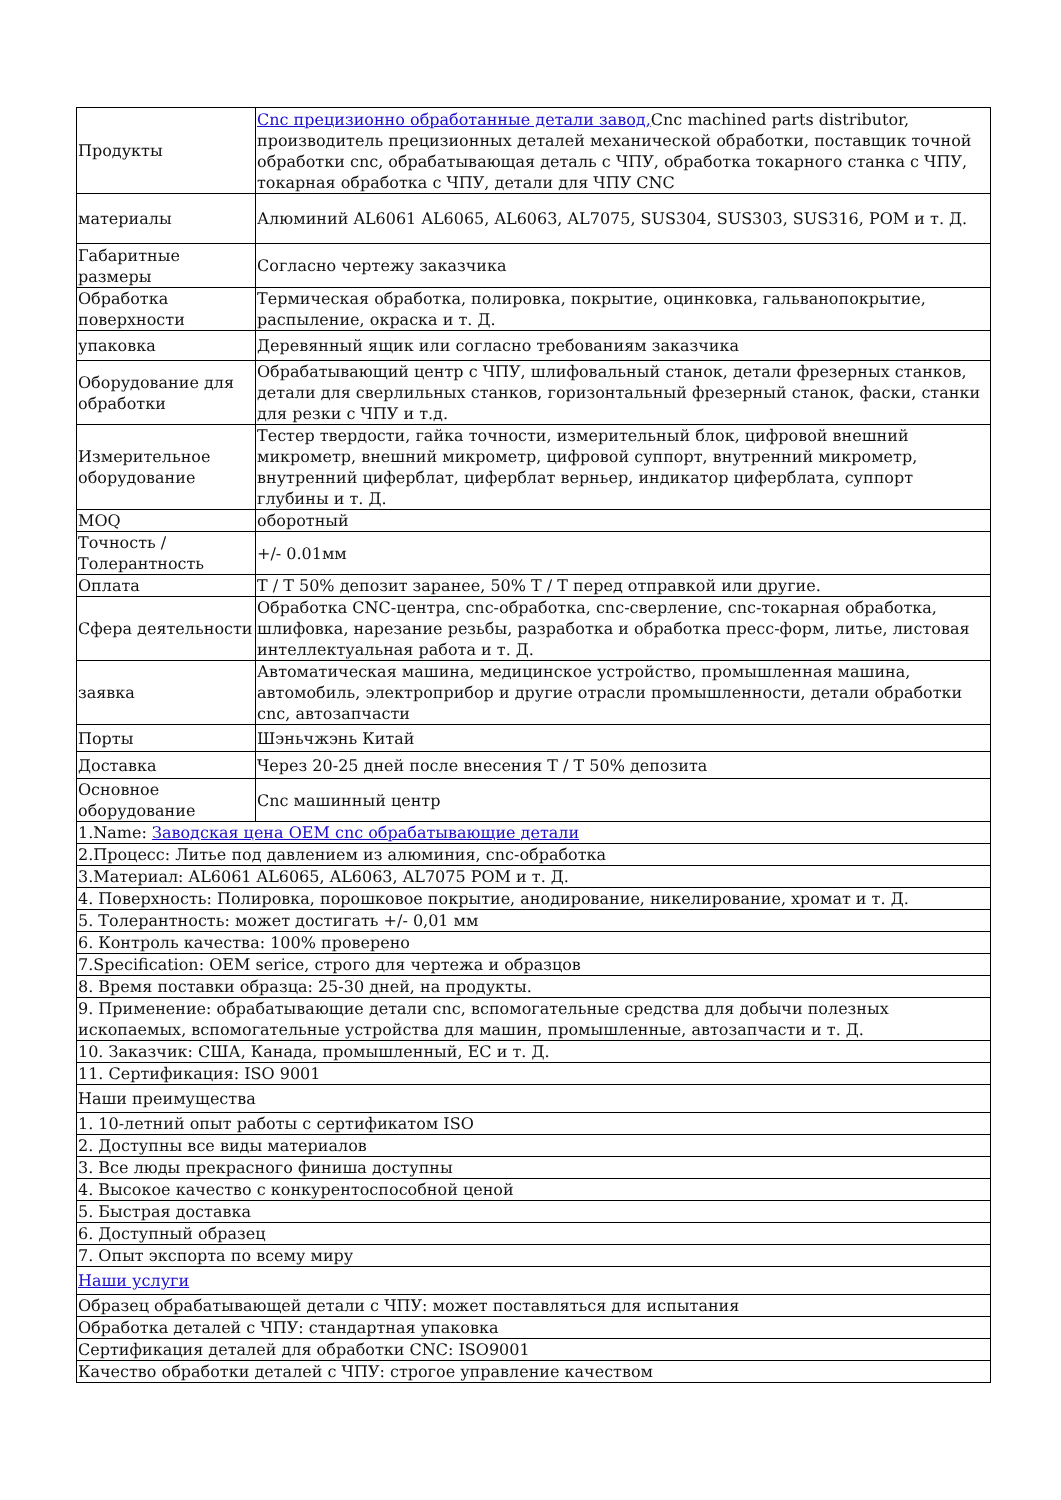| Продукты | Cnc прецизионно обработанные детали завод, Cnc machined parts distributor, производитель прецизионных деталей механической обработки, поставщик точной обработки cnc, обрабатывающая деталь с ЧПУ, обработка токарного станка с ЧПУ, токарная обработка с ЧПУ, детали для ЧПУ CNC |
| материалы | Алюминий AL6061 AL6065, AL6063, AL7075, SUS304, SUS303, SUS316, POM и т. Д. |
| Габаритные размеры | Согласно чертежу заказчика |
| Обработка поверхности | Термическая обработка, полировка, покрытие, оцинковка, гальванопокрытие, распыление, окраска и т. Д. |
| упаковка | Деревянный ящик или согласно требованиям заказчика |
| Оборудование для обработки | Обрабатывающий центр с ЧПУ, шлифовальный станок, детали фрезерных станков, детали для сверлильных станков, горизонтальный фрезерный станок, фаски, станки для резки с ЧПУ и т.д. |
| Измерительное оборудование | Тестер твердости, гайка точности, измерительный блок, цифровой внешний микрометр, внешний микрометр, цифровой суппорт, внутренний микрометр, внутренний циферблат, циферблат верньер, индикатор циферблата, суппорт глубины и т. Д. |
| MOQ | оборотный |
| Точность / Толерантность | +/- 0.01мм |
| Оплата | T / T 50% депозит заранее, 50% T / T перед отправкой или другие. |
| Сфера деятельности | Обработка CNC-центра, cnc-обработка, cnc-сверление, cnc-токарная обработка, шлифовка, нарезание резьбы, разработка и обработка пресс-форм, литье, листовая интеллектуальная работа и т. Д. |
| заявка | Автоматическая машина, медицинское устройство, промышленная машина, автомобиль, электроприбор и другие отрасли промышленности, детали обработки cnc, автозапчасти |
| Порты | Шэньчжэнь Китай |
| Доставка | Через 20-25 дней после внесения T / T 50% депозита |
| Основное оборудование | Cnc машинный центр |
| 1.Name: Заводская цена OEM cnc обрабатывающие детали | |
| 2.Процесс: Литье под давлением из алюминия, cnc-обработка | |
| 3.Материал: AL6061 AL6065, AL6063, AL7075 POM и т. Д. | |
| 4. Поверхность: Полировка, порошковое покрытие, анодирование, никелирование, хромат и т. Д. | |
| 5. Толерантность: может достигать +/- 0,01 мм | |
| 6. Контроль качества: 100% проверено | |
| 7.Specification: OEM serice, строго для чертежа и образцов | |
| 8. Время поставки образца: 25-30 дней, на продукты. | |
| 9. Применение: обрабатывающие детали cnc, вспомогательные средства для добычи полезных ископаемых, вспомогательные устройства для машин, промышленные, автозапчасти и т. Д. | |
| 10. Заказчик: США, Канада, промышленный, ЕС и т. Д. | |
| 11. Сертификация: ISO 9001 | |
| Наши преимущества | |
| 1. 10-летний опыт работы с сертификатом ISO | |
| 2. Доступны все виды материалов | |
| 3. Все люды прекрасного финиша доступны | |
| 4. Высокое качество с конкурентоспособной ценой | |
| 5. Быстрая доставка | |
| 6. Доступный образец | |
| 7. Опыт экспорта по всему миру | |
| Наши услуги | |
| Образец обрабатывающей детали с ЧПУ: может поставляться для испытания | |
| Обработка деталей с ЧПУ: стандартная упаковка | |
| Сертификация деталей для обработки CNC: ISO9001 | |
| Качество обработки деталей с ЧПУ: строгое управление качеством | |